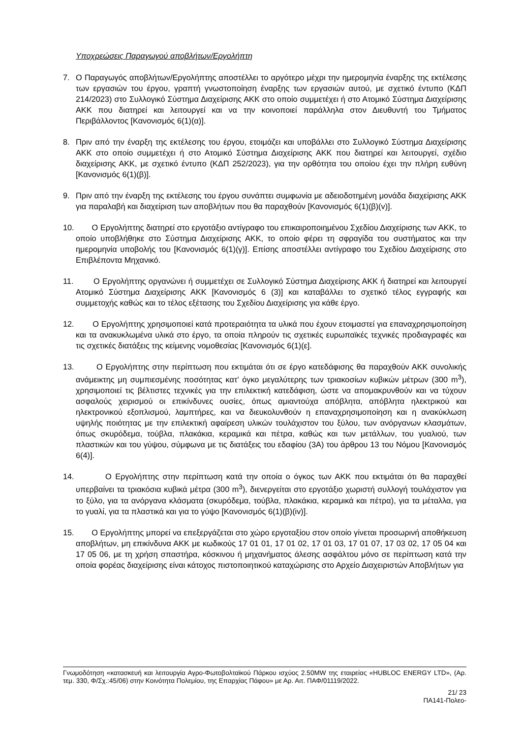Υποχρεώσεις Παραγωγού αποβλήτων/Εργολήπτη
7. Ο Παραγωγός αποβλήτων/Εργολήπτης αποστέλλει το αργότερο μέχρι την ημερομηνία έναρξης της εκτέλεσης των εργασιών του έργου, γραπτή γνωστοποίηση έναρξης των εργασιών αυτού, με σχετικό έντυπο (ΚΔΠ 214/2023) στο Συλλογικό Σύστημα Διαχείρισης ΑΚΚ στο οποίο συμμετέχει ή στο Ατομικό Σύστημα Διαχείρισης ΑΚΚ που διατηρεί και λειτουργεί και να την κοινοποιεί παράλληλα στον Διευθυντή του Τμήματος Περιβάλλοντος [Κανονισμός 6(1)(α)].
8. Πριν από την έναρξη της εκτέλεσης του έργου, ετοιμάζει και υποβάλλει στο Συλλογικό Σύστημα Διαχείρισης ΑΚΚ στο οποίο συμμετέχει ή στο Ατομικό Σύστημα Διαχείρισης ΑΚΚ που διατηρεί και λειτουργεί, σχέδιο διαχείρισης ΑΚΚ, με σχετικό έντυπο (ΚΔΠ 252/2023), για την ορθότητα του οποίου έχει την πλήρη ευθύνη [Κανονισμός 6(1)(β)].
9. Πριν από την έναρξη της εκτέλεσης του έργου συνάπτει συμφωνία με αδειοδοτημένη μονάδα διαχείρισης ΑΚΚ για παραλαβή και διαχείριση των αποβλήτων που θα παραχθούν [Κανονισμός 6(1)(β)(v)].
10. Ο Εργολήπτης διατηρεί στο εργοτάξιο αντίγραφο του επικαιροποιημένου Σχεδίου Διαχείρισης των ΑΚΚ, το οποίο υποβλήθηκε στο Σύστημα Διαχείρισης ΑΚΚ, το οποίο φέρει τη σφραγίδα του συστήματος και την ημερομηνία υποβολής του [Κανονισμός 6(1)(γ)]. Επίσης αποστέλλει αντίγραφο του Σχεδίου Διαχείρισης στο Επιβλέποντα Μηχανικό.
11. Ο Εργολήπτης οργανώνει ή συμμετέχει σε Συλλογικό Σύστημα Διαχείρισης ΑΚΚ ή διατηρεί και λειτουργεί Ατομικό Σύστημα Διαχείρισης ΑΚΚ [Κανονισμός 6 (3)] και καταβάλλει το σχετικό τέλος εγγραφής και συμμετοχής καθώς και το τέλος εξέτασης του Σχεδίου Διαχείρισης για κάθε έργο.
12. Ο Εργολήπτης χρησιμοποιεί κατά προτεραιότητα τα υλικά που έχουν ετοιμαστεί για επαναχρησιμοποίηση και τα ανακυκλωμένα υλικά στο έργο, τα οποία πληρούν τις σχετικές ευρωπαϊκές τεχνικές προδιαγραφές και τις σχετικές διατάξεις της κείμενης νομοθεσίας [Κανονισμός 6(1)(ε].
13. Ο Εργολήπτης στην περίπτωση που εκτιμάται ότι σε έργο κατεδάφισης θα παραχθούν ΑΚΚ συνολικής ανάμεικτης μη συμπιεσμένης ποσότητας κατ’ όγκο μεγαλύτερης των τριακοσίων κυβικών μέτρων (300 m<sup>3</sup>), χρησιμοποιεί τις βέλτιστες τεχνικές για την επιλεκτική κατεδάφιση, ώστε να απομακρυνθούν και να τύχουν ασφαλούς χειρισμού οι επικίνδυνες ουσίες, όπως αμιαντούχα απόβλητα, απόβλητα ηλεκτρικού και ηλεκτρονικού εξοπλισμού, λαμπτήρες, και να διευκολυνθούν η επαναχρησιμοποίηση και η ανακύκλωση υψηλής ποιότητας με την επιλεκτική αφαίρεση υλικών τουλάχιστον του ξύλου, των ανόργανων κλασμάτων, όπως σκυρόδεμα, τούβλα, πλακάκια, κεραμικά και πέτρα, καθώς και των μετάλλων, του γυαλιού, των πλαστικών και του γύψου, σύμφωνα με τις διατάξεις του εδαφίου (3Α) του άρθρου 13 του Νόμου [Κανονισμός 6(4)].
14. Ο Εργολήπτης στην περίπτωση κατά την οποία ο όγκος των ΑΚΚ που εκτιμάται ότι θα παραχθεί υπερβαίνει τα τριακόσια κυβικά μέτρα (300 m<sup>3</sup>), διενεργείται στο εργοτάξιο χωριστή συλλογή τουλάχιστον για το ξύλο, για τα ανόργανα κλάσματα (σκυρόδεμα, τούβλα, πλακάκια, κεραμικά και πέτρα), για τα μέταλλα, για το γυαλί, για τα πλαστικά και για το γύψο [Κανονισμός 6(1)(β)(iv)].
15. Ο Εργολήπτης μπορεί να επεξεργάζεται στο χώρο εργοταξίου στον οποίο γίνεται προσωρινή αποθήκευση αποβλήτων, μη επικίνδυνα ΑΚΚ με κωδικούς 17 01 01, 17 01 02, 17 01 03, 17 01 07, 17 03 02, 17 05 04 και 17 05 06, με τη χρήση σπαστήρα, κόσκινου ή μηχανήματος άλεσης ασφάλτου μόνο σε περίπτωση κατά την οποία φορέας διαχείρισης είναι κάτοχος πιστοποιητικού καταχώρισης στο Αρχείο Διαχειριστών Αποβλήτων για
Γνωμοδότηση «κατασκευή και λειτουργία Αγρο-Φωτοβολταϊκού Πάρκου ισχύος 2.50MW της εταιρείας «HUBLOC ENERGY LTD», (Αρ. τεμ. 330, Φ/Σχ.:45/06) στην Κοινότητα Πολεμίου, της Επαρχίας Πάφου» με Αρ. Αιτ. ΠΑΦ/01119/2022.
21/ 23
ΠΑ141-Πολεο-